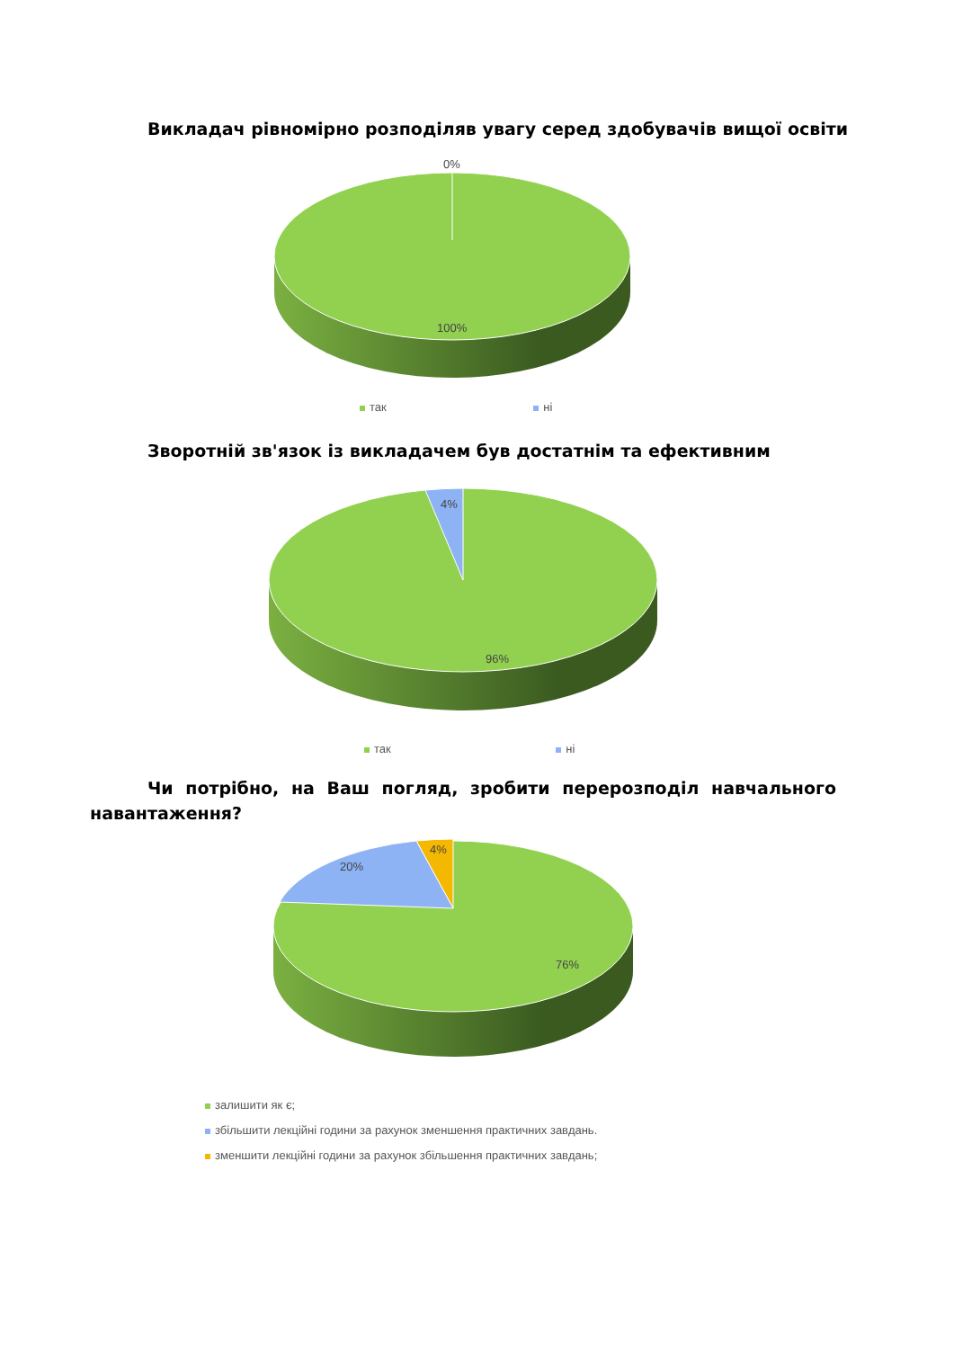Викладач рівномірно розподіляв увагу серед здобувачів вищої освіти
0%
100%
так ні
Зворотній зв'язок із викладачем був достатнім та ефективним
4%
96%
так ні
Чи потрібно, на Ваш погляд, зробити перерозподіл навчального навантаження?
4%
20%
76%
залишити як є;
збільшити лекційні години за рахунок зменшення практичних завдань.
зменшити лекційні години за рахунок збільшення практичних завдань;